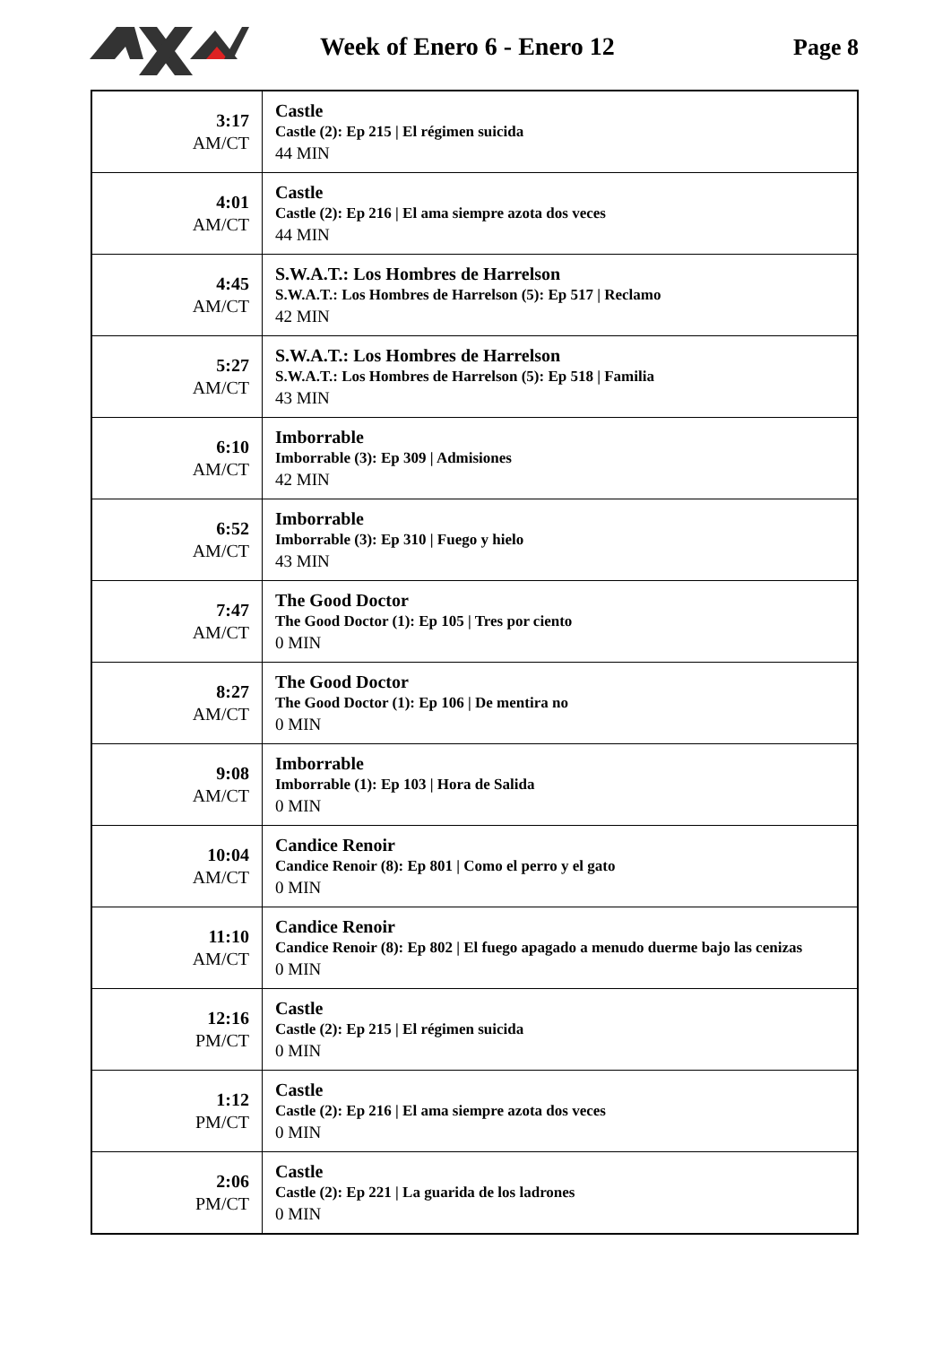Week of Enero 6 - Enero 12 Page 8
| 3:17 AM/CT | Castle Castle (2): Ep 215 / El régimen suicida 44 MIN |
| 4:01 AM/CT | Castle Castle (2): Ep 216 / El ama siempre azota dos veces 44 MIN |
| 4:45 AM/CT | S.W.A.T.: Los Hombres de Harrelson S.W.A.T.: Los Hombres de Harrelson (5): Ep 517 / Reclamo 42 MIN |
| 5:27 AM/CT | S.W.A.T.: Los Hombres de Harrelson S.W.A.T.: Los Hombres de Harrelson (5): Ep 518 / Familia 43 MIN |
| 6:10 AM/CT | Imborrable Imborrable (3): Ep 309 / Admisiones 42 MIN |
| 6:52 AM/CT | Imborrable Imborrable (3): Ep 310 / Fuego y hielo 43 MIN |
| 7:47 AM/CT | The Good Doctor The Good Doctor (1): Ep 105 / Tres por ciento 0 MIN |
| 8:27 AM/CT | The Good Doctor The Good Doctor (1): Ep 106 / De mentira no 0 MIN |
| 9:08 AM/CT | Imborrable Imborrable (1): Ep 103 / Hora de Salida 0 MIN |
| 10:04 AM/CT | Candice Renoir Candice Renoir (8): Ep 801 / Como el perro y el gato 0 MIN |
| 11:10 AM/CT | Candice Renoir Candice Renoir (8): Ep 802 / El fuego apagado a menudo duerme bajo las cenizas 0 MIN |
| 12:16 PM/CT | Castle Castle (2): Ep 215 / El régimen suicida 0 MIN |
| 1:12 PM/CT | Castle Castle (2): Ep 216 / El ama siempre azota dos veces 0 MIN |
| 2:06 PM/CT | Castle Castle (2): Ep 221 / La guarida de los ladrones 0 MIN |